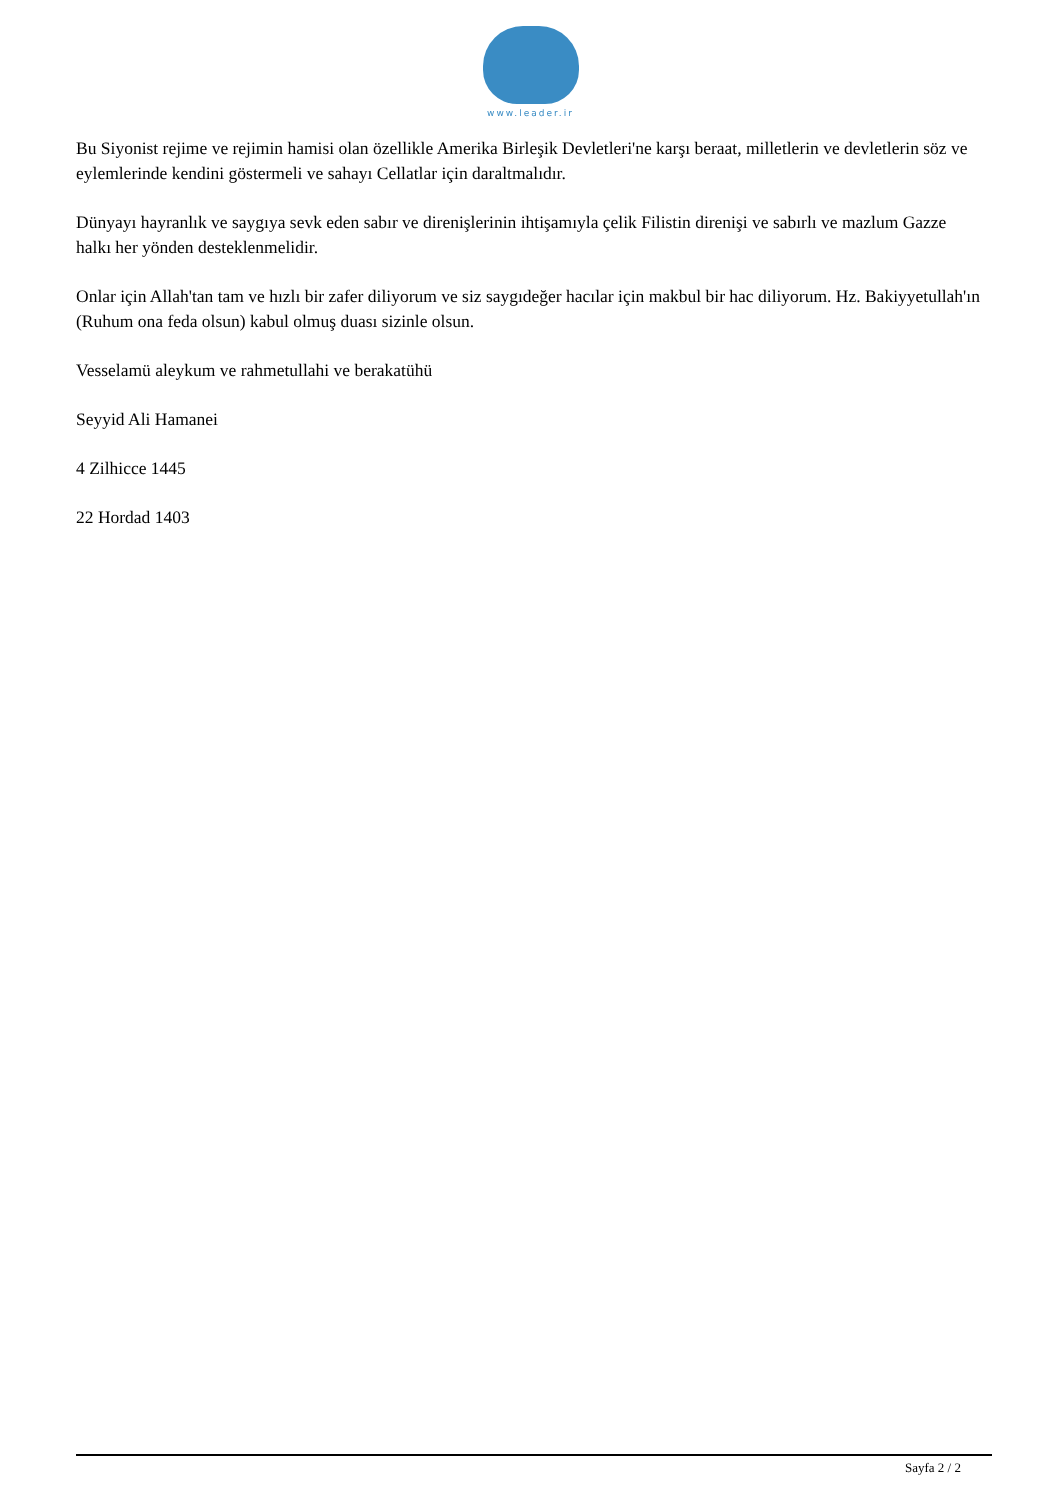www.leader.ir
Bu Siyonist rejime ve rejimin hamisi olan özellikle Amerika Birleşik Devletleri'ne karşı beraat, milletlerin ve devletlerin söz ve eylemlerinde kendini göstermeli ve sahayı Cellatlar için daraltmalıdır.
Dünyayı hayranlık ve saygıya sevk eden sabır ve direnişlerinin ihtişamıyla çelik Filistin direnişi ve sabırlı ve mazlum Gazze halkı her yönden desteklenmelidir.
Onlar için Allah'tan tam ve hızlı bir zafer diliyorum ve siz saygıdeğer hacılar için makbul bir hac diliyorum. Hz. Bakiyyetullah'ın (Ruhum ona feda olsun) kabul olmuş duası sizinle olsun.
Vesselamü aleykum ve rahmetullahi ve berakatühü
Seyyid Ali Hamanei
4 Zilhicce 1445
22 Hordad 1403
Sayfa 2 / 2